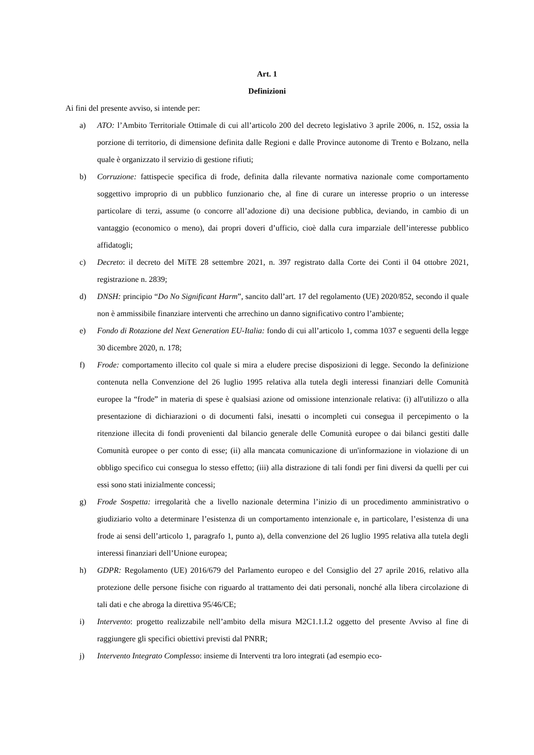Art. 1
Definizioni
Ai fini del presente avviso, si intende per:
a) ATO: l’Ambito Territoriale Ottimale di cui all’articolo 200 del decreto legislativo 3 aprile 2006, n. 152, ossia la porzione di territorio, di dimensione definita dalle Regioni e dalle Province autonome di Trento e Bolzano, nella quale è organizzato il servizio di gestione rifiuti;
b) Corruzione: fattispecie specifica di frode, definita dalla rilevante normativa nazionale come comportamento soggettivo improprio di un pubblico funzionario che, al fine di curare un interesse proprio o un interesse particolare di terzi, assume (o concorre all’adozione di) una decisione pubblica, deviando, in cambio di un vantaggio (economico o meno), dai propri doveri d’ufficio, cioè dalla cura imparziale dell’interesse pubblico affidatogli;
c) Decreto: il decreto del MiTE 28 settembre 2021, n. 397 registrato dalla Corte dei Conti il 04 ottobre 2021, registrazione n. 2839;
d) DNSH: principio “Do No Significant Harm”, sancito dall’art. 17 del regolamento (UE) 2020/852, secondo il quale non è ammissibile finanziare interventi che arrechino un danno significativo contro l’ambiente;
e) Fondo di Rotazione del Next Generation EU-Italia: fondo di cui all’articolo 1, comma 1037 e seguenti della legge 30 dicembre 2020, n. 178;
f) Frode: comportamento illecito col quale si mira a eludere precise disposizioni di legge. Secondo la definizione contenuta nella Convenzione del 26 luglio 1995 relativa alla tutela degli interessi finanziari delle Comunità europee la “frode” in materia di spese è qualsiasi azione od omissione intenzionale relativa: (i) all'utilizzo o alla presentazione di dichiarazioni o di documenti falsi, inesatti o incompleti cui consegua il percepimento o la ritenzione illecita di fondi provenienti dal bilancio generale delle Comunità europee o dai bilanci gestiti dalle Comunità europee o per conto di esse; (ii) alla mancata comunicazione di un'informazione in violazione di un obbligo specifico cui consegua lo stesso effetto; (iii) alla distrazione di tali fondi per fini diversi da quelli per cui essi sono stati inizialmente concessi;
g) Frode Sospetta: irregolarità che a livello nazionale determina l’inizio di un procedimento amministrativo o giudiziario volto a determinare l’esistenza di un comportamento intenzionale e, in particolare, l’esistenza di una frode ai sensi dell’articolo 1, paragrafo 1, punto a), della convenzione del 26 luglio 1995 relativa alla tutela degli interessi finanziari dell’Unione europea;
h) GDPR: Regolamento (UE) 2016/679 del Parlamento europeo e del Consiglio del 27 aprile 2016, relativo alla protezione delle persone fisiche con riguardo al trattamento dei dati personali, nonché alla libera circolazione di tali dati e che abroga la direttiva 95/46/CE;
i) Intervento: progetto realizzabile nell’ambito della misura M2C1.1.I.2 oggetto del presente Avviso al fine di raggiungere gli specifici obiettivi previsti dal PNRR;
j) Intervento Integrato Complesso: insieme di Interventi tra loro integrati (ad esempio eco-